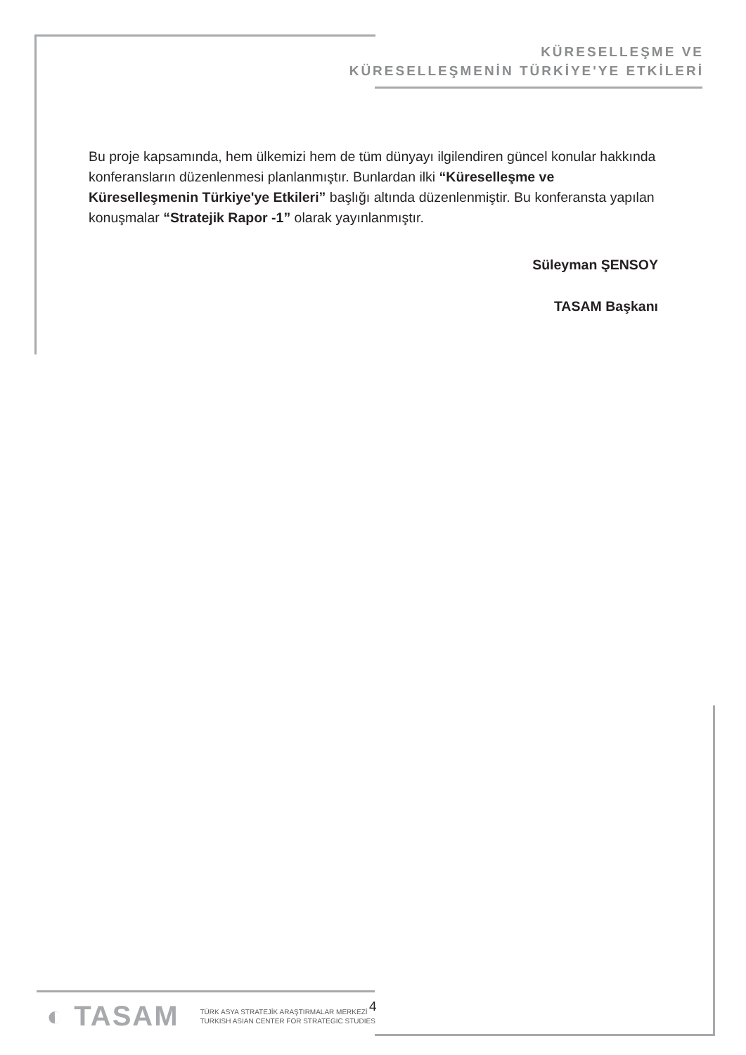KÜRESELLEŞME VE
KÜRESELLEŞMENİN TÜRKİYE'YE ETKİLERİ
Bu proje kapsamında, hem ülkemizi hem de tüm dünyayı ilgilendiren güncel konular hakkında konferansların düzenlenmesi planlanmıştır. Bunlardan ilki “Küreselleşme ve Küreselleşmenin Türkiye'ye Etkileri” başlığı altında düzenlenmiştir. Bu konferansta yapılan konuşmalar “Stratejik Rapor -1” olarak yayınlanmıştır.
Süleyman ŞENSOY
TASAM Başkanı
◐ TASAM
TÜRK ASYA STRATEJİK ARAŞTIRMALAR MERKEZİ
TURKISH ASIAN CENTER FOR STRATEGIC STUDIES
4